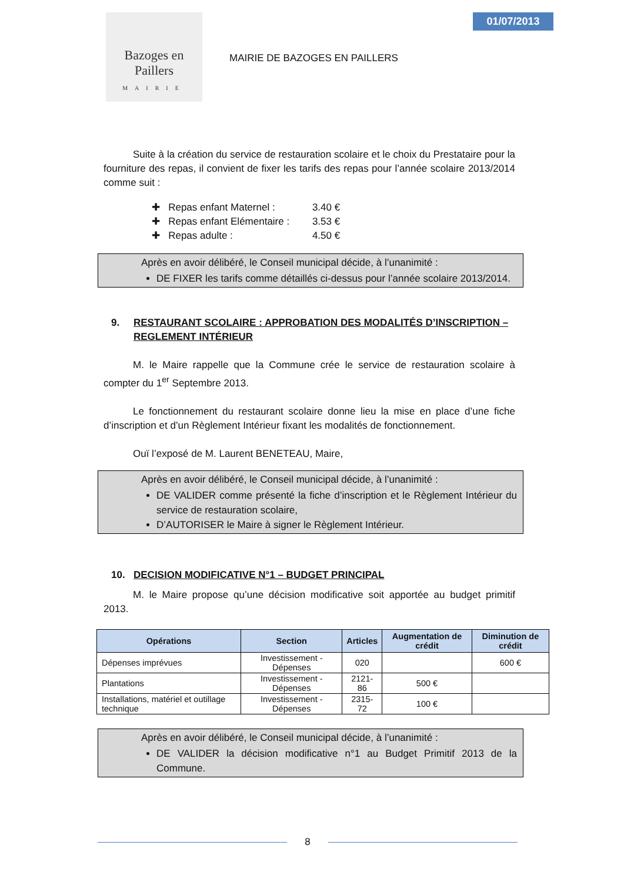Bazoges en Paillers
MAIRIE
MAIRIE DE BAZOGES EN PAILLERS
01/07/2013
Suite à la création du service de restauration scolaire et le choix du Prestataire pour la fourniture des repas, il convient de fixer les tarifs des repas pour l’année scolaire 2013/2014 comme suit :
✚ Repas enfant Maternel : 3.40 €
✚ Repas enfant Elémentaire : 3.53 €
✚ Repas adulte : 4.50 €
Après en avoir délibéré, le Conseil municipal décide, à l’unanimité :
DE FIXER les tarifs comme détaillés ci-dessus pour l’année scolaire 2013/2014.
9. RESTAURANT SCOLAIRE : APPROBATION DES MODALITÉS D’INSCRIPTION – REGLEMENT INTÉRIEUR
M. le Maire rappelle que la Commune crée le service de restauration scolaire à compter du 1<sup>er</sup> Septembre 2013.
Le fonctionnement du restaurant scolaire donne lieu la mise en place d’une fiche d’inscription et d’un Règlement Intérieur fixant les modalités de fonctionnement.
Ouï l’exposé de M. Laurent BENETEAU, Maire,
Après en avoir délibéré, le Conseil municipal décide, à l’unanimité :
DE VALIDER comme présenté la fiche d’inscription et le Règlement Intérieur du service de restauration scolaire,
D’AUTORISER le Maire à signer le Règlement Intérieur.
10. DECISION MODIFICATIVE N°1 – BUDGET PRINCIPAL
M. le Maire propose qu’une décision modificative soit apportée au budget primitif 2013.
| Opérations | Section | Articles | Augmentation de crédit | Diminution de crédit |
| --- | --- | --- | --- | --- |
| Dépenses imprévues | Investissement - Dépenses | 020 | | 600 € |
| Plantations | Investissement - Dépenses | 2121-86 | 500 € | |
| Installations, matériel et outillage technique | Investissement - Dépenses | 2315-72 | 100 € | |
Après en avoir délibéré, le Conseil municipal décide, à l’unanimité :
DE VALIDER la décision modificative n°1 au Budget Primitif 2013 de la Commune.
8